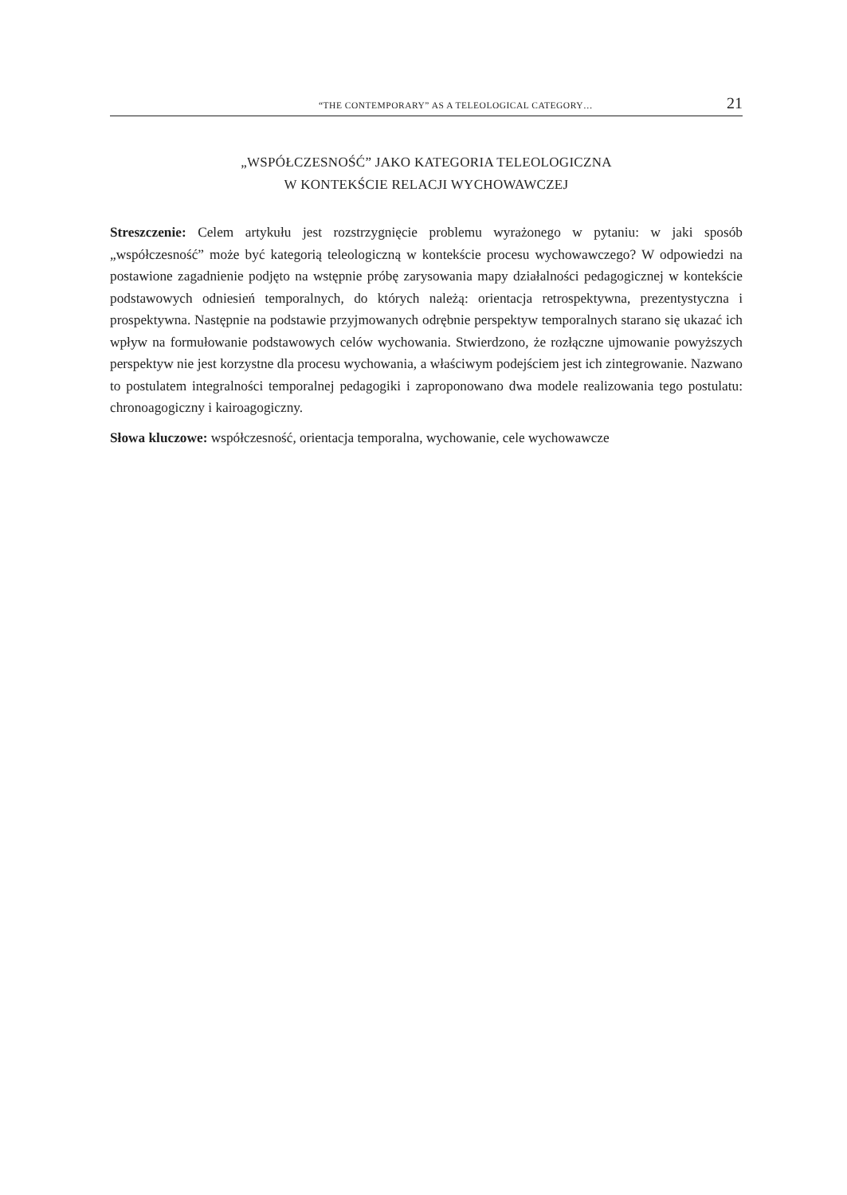“THE CONTEMPORARY” AS A TELEOLOGICAL CATEGORY… 21
„WSPÓŁCZESNOŚĆ” JAKO KATEGORIA TELEOLOGICZNA
W KONTEKŚCIE RELACJI WYCHOWAWCZEJ
Streszczenie: Celem artykułu jest rozstrzygnięcie problemu wyrażonego w pytaniu: w jaki sposób „współczesność” może być kategorią teleologiczną w kontekście procesu wychowaw­czego? W odpowiedzi na postawione zagadnienie podjęto na wstępnie próbę zarysowania mapy działalności pedagogicznej w kontekście podstawowych odniesień temporalnych, do których należą: orientacja retrospektywna, prezentystyczna i prospektywna. Następnie na podstawie przyjmowanych odrębnie perspektyw temporalnych starano się ukazać ich wpływ na formułowanie podstawowych celów wychowania. Stwierdzono, że rozłączne ujmowanie powyższych perspektyw nie jest korzystne dla procesu wychowania, a właściwym podejściem jest ich zintegrowanie. Nazwano to postulatem integralności temporalnej pedagogiki i za­proponowano dwa modele realizowania tego postulatu: chronoagogiczny i kairoagogiczny.
Słowa kluczowe: współczesność, orientacja temporalna, wychowanie, cele wychowawcze